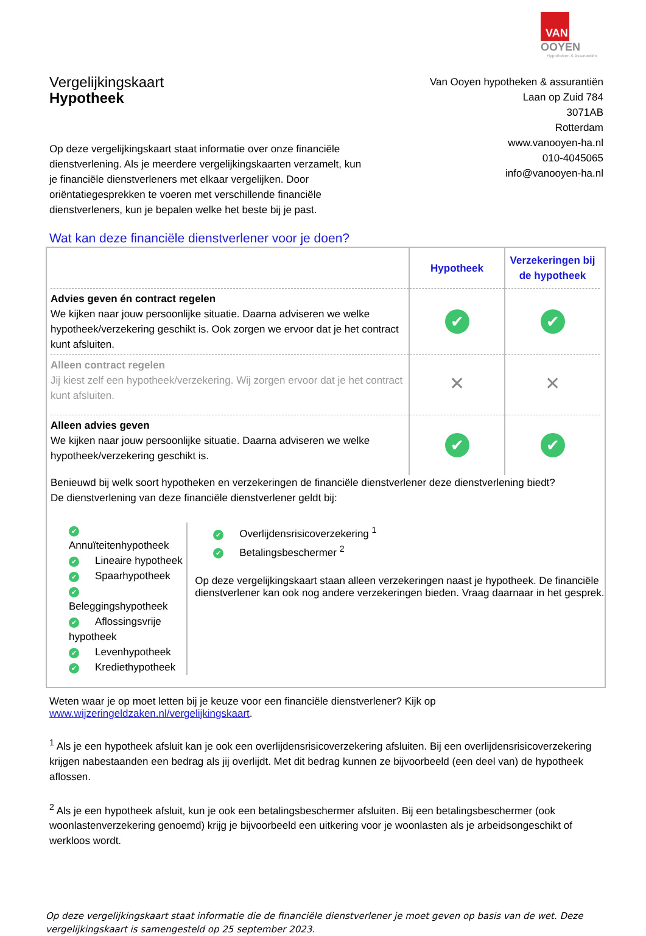VAN OOYEN
Hypotheken & Assurantiën
Vergelijkingskaart
Hypotheek
Op deze vergelijkingskaart staat informatie over onze financiële dienstverlening. Als je meerdere vergelijkingskaarten verzamelt, kun je financiële dienstverleners met elkaar vergelijken. Door oriëntatiegesprekken te voeren met verschillende financiële dienstverleners, kun je bepalen welke het beste bij je past.
Van Ooyen hypotheken & assurantiën
Laan op Zuid 784
3071AB
Rotterdam
www.vanooyen-ha.nl
010-4045065
info@vanooyen-ha.nl
Wat kan deze financiële dienstverlener voor je doen?
| | Hypotheek | Verzekeringen bij de hypotheek |
| --- | --- | --- |
| Advies geven én contract regelen We kijken naar jouw persoonlijke situatie. Daarna adviseren we welke hypotheek/verzekering geschikt is. Ook zorgen we ervoor dat je het contract kunt afsluiten. | ✔ | ✔ |
| Alleen contract regelen Jij kiest zelf een hypotheek/verzekering. Wij zorgen ervoor dat je het contract kunt afsluiten. | ✕ | ✕ |
| Alleen advies geven We kijken naar jouw persoonlijke situatie. Daarna adviseren we welke hypotheek/verzekering geschikt is. | ✔ | ✔ |
Benieuwd bij welk soort hypotheken en verzekeringen de financiële dienstverlener deze dienstverlening biedt?
De dienstverlening van deze financiële dienstverlener geldt bij:
✔ Annuïteitenhypotheek
✔ Lineaire hypotheek
✔ Spaarhypotheek
✔ Beleggingshypotheek
✔ Aflossingsvrije hypotheek
✔ Levenhypotheek
✔ Krediethypotheek
✔ Overlijdensrisicoverzekering <sup>1</sup>
✔ Betalingsbeschermer <sup>2</sup>
Op deze vergelijkingskaart staan alleen verzekeringen naast je hypotheek. De financiële dienstverlener kan ook nog andere verzekeringen bieden. Vraag daarnaar in het gesprek.
Weten waar je op moet letten bij je keuze voor een financiële dienstverlener? Kijk op www.wijzeringeldzaken.nl/vergelijkingskaart.
<sup>1</sup> Als je een hypotheek afsluit kan je ook een overlijdensrisicoverzekering afsluiten. Bij een overlijdensrisicoverzekering krijgen nabestaanden een bedrag als jij overlijdt. Met dit bedrag kunnen ze bijvoorbeeld (een deel van) de hypotheek aflossen.
<sup>2</sup> Als je een hypotheek afsluit, kun je ook een betalingsbeschermer afsluiten. Bij een betalingsbeschermer (ook woonlastenverzekering genoemd) krijg je bijvoorbeeld een uitkering voor je woonlasten als je arbeidsongeschikt of werkloos wordt.
Op deze vergelijkingskaart staat informatie die de financiële dienstverlener je moet geven op basis van de wet. Deze vergelijkingskaart is samengesteld op 25 september 2023.